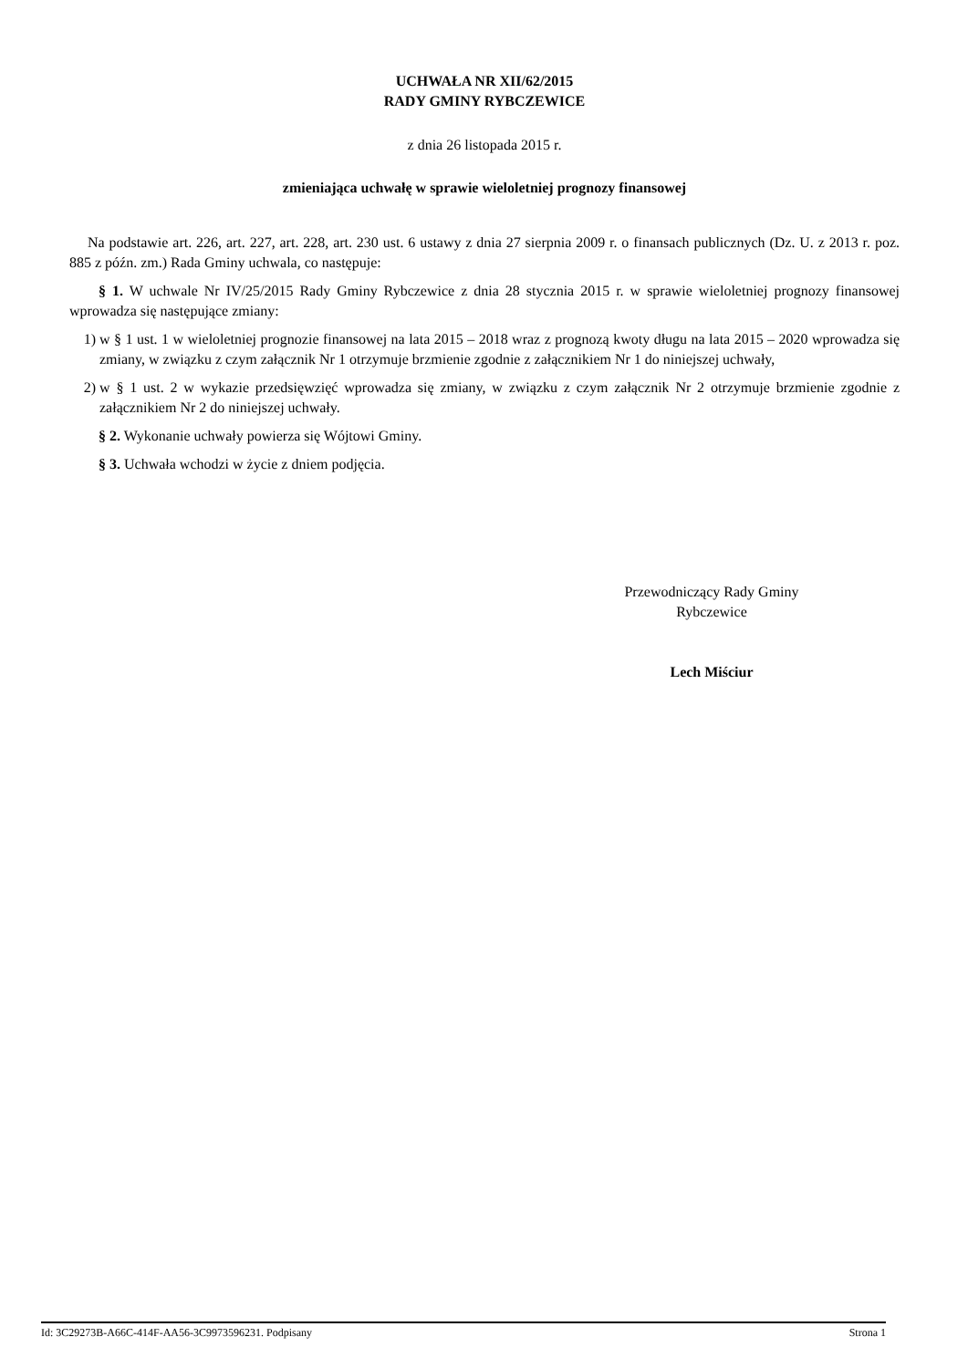UCHWAŁA NR XII/62/2015
RADY GMINY RYBCZEWICE
z dnia 26 listopada 2015 r.
zmieniająca uchwałę w sprawie wieloletniej prognozy finansowej
Na podstawie art. 226, art. 227, art. 228, art. 230 ust. 6 ustawy z dnia 27 sierpnia 2009 r. o finansach publicznych (Dz. U. z 2013 r. poz. 885 z późn. zm.) Rada Gminy uchwala, co następuje:
§ 1. W uchwale Nr IV/25/2015 Rady Gminy Rybczewice z dnia 28 stycznia 2015 r. w sprawie wieloletniej prognozy finansowej wprowadza się następujące zmiany:
1) w § 1 ust. 1 w wieloletniej prognozie finansowej na lata 2015 – 2018 wraz z prognozą kwoty długu na lata 2015 – 2020 wprowadza się zmiany, w związku z czym załącznik Nr 1 otrzymuje brzmienie zgodnie z załącznikiem Nr 1 do niniejszej uchwały,
2) w § 1 ust. 2 w wykazie przedsięwzięć wprowadza się zmiany, w związku z czym załącznik Nr 2 otrzymuje brzmienie zgodnie z załącznikiem Nr 2 do niniejszej uchwały.
§ 2. Wykonanie uchwały powierza się Wójtowi Gminy.
§ 3. Uchwała wchodzi w życie z dniem podjęcia.
Przewodniczący Rady Gminy
Rybczewice
Lech Miściur
Id: 3C29273B-A66C-414F-AA56-3C9973596231. Podpisany Strona 1